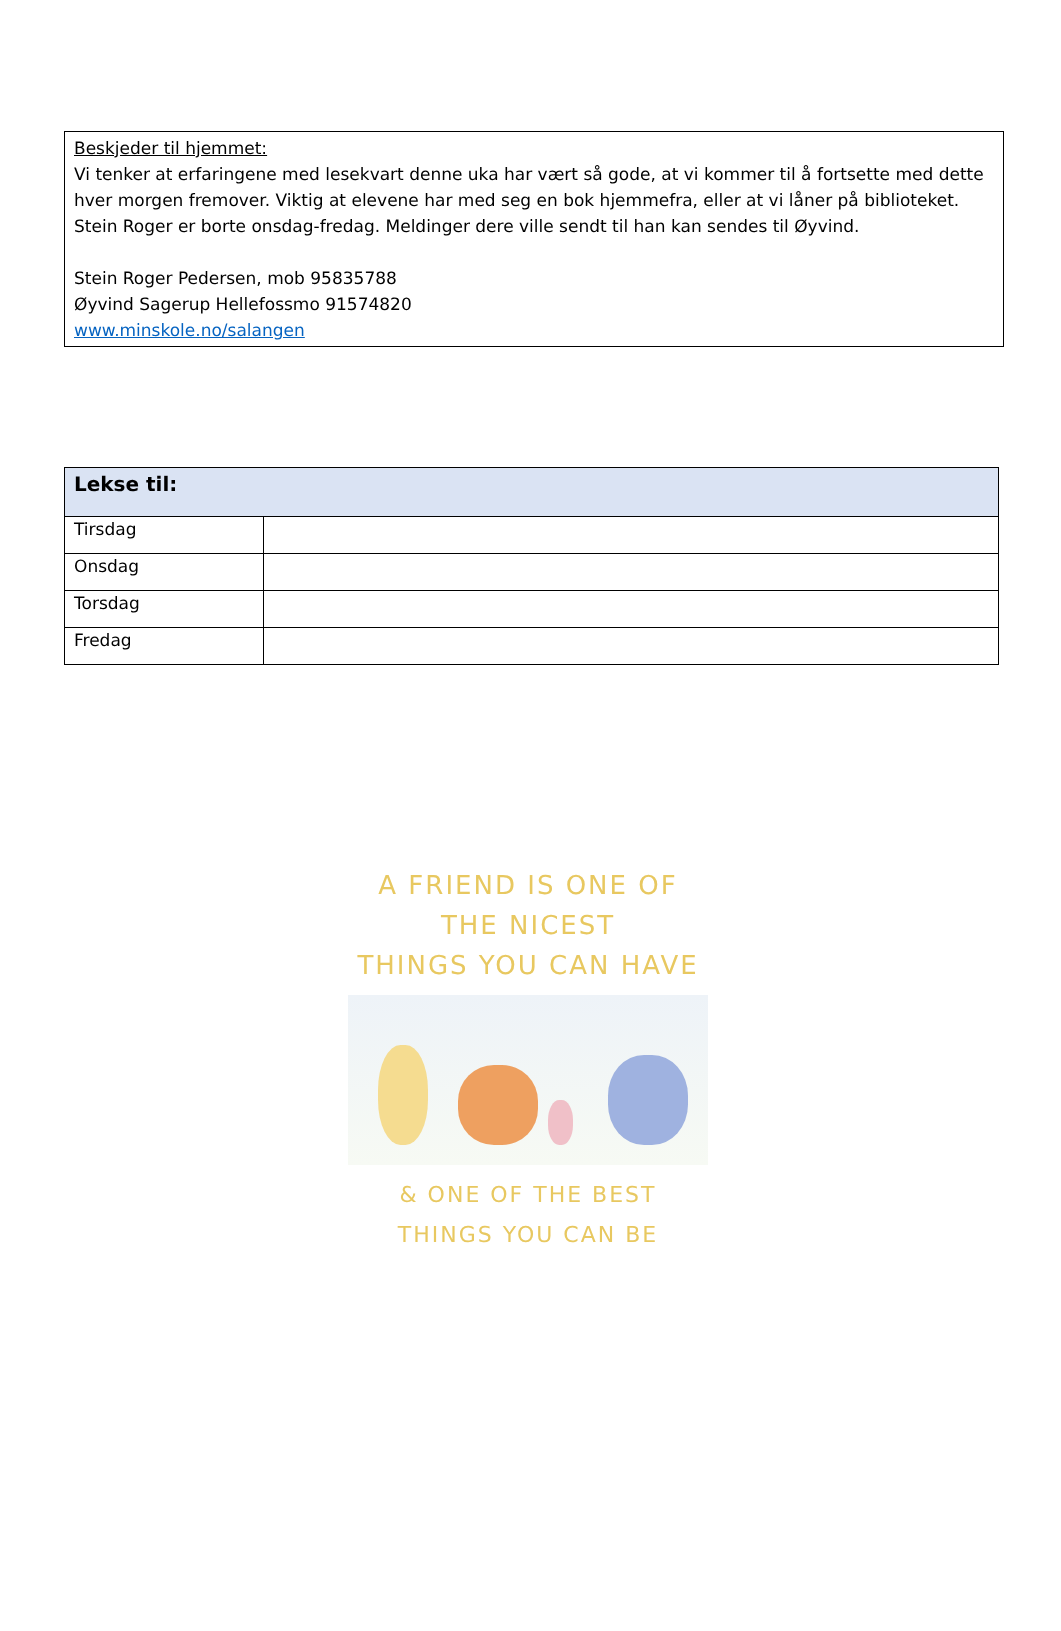Beskjeder til hjemmet:
Vi tenker at erfaringene med lesekvart denne uka har vært så gode, at vi kommer til å fortsette med dette hver morgen fremover. Viktig at elevene har med seg en bok hjemmefra, eller at vi låner på biblioteket.
Stein Roger er borte onsdag-fredag. Meldinger dere ville sendt til han kan sendes til Øyvind.
Stein Roger Pedersen, mob 95835788
Øyvind Sagerup Hellefossmo 91574820
www.minskole.no/salangen
| Lekse til: | |
| --- | --- |
| Tirsdag | |
| Onsdag | |
| Torsdag | |
| Fredag | |
A FRIEND IS ONE OF THE NICEST
THINGS YOU CAN HAVE
& ONE OF THE BEST THINGS YOU CAN BE